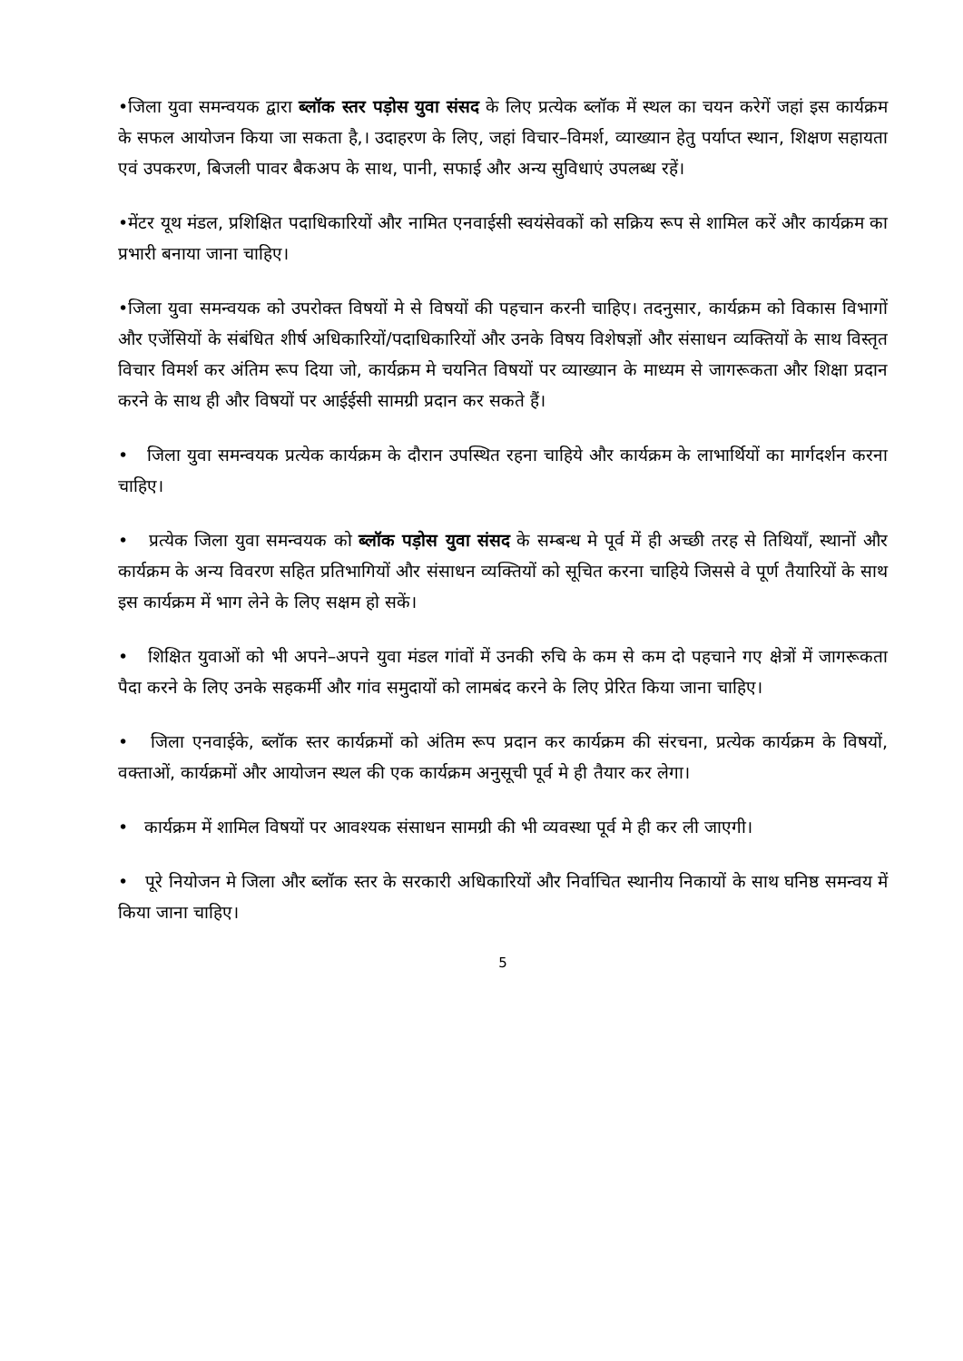•जिला युवा समन्वयक द्वारा ब्लॉक स्तर पड़ोस युवा संसद के लिए प्रत्येक ब्लॉक में स्थल का चयन करेगें जहां इस कार्यक्रम के सफल आयोजन किया जा सकता है,। उदाहरण के लिए, जहां विचार–विमर्श, व्याख्यान हेतु पर्याप्त स्थान, शिक्षण सहायता एवं उपकरण, बिजली पावर बैकअप के साथ, पानी, सफाई और अन्य सुविधाएं उपलब्ध रहें।
•मेंटर यूथ मंडल, प्रशिक्षित पदाधिकारियों और नामित एनवाईसी स्वयंसेवकों को सक्रिय रूप से शामिल करें और कार्यक्रम का प्रभारी बनाया जाना चाहिए।
•जिला युवा समन्वयक को उपरोक्त विषयों मे से विषयों की पहचान करनी चाहिए। तदनुसार, कार्यक्रम को विकास विभागों और एजेंसियों के संबंधित शीर्ष अधिकारियों/पदाधिकारियों और उनके विषय विशेषज्ञों और संसाधन व्यक्तियों के साथ विस्तृत विचार विमर्श कर अंतिम रूप दिया जो, कार्यक्रम मे चयनित विषयों पर व्याख्यान के माध्यम से जागरूकता और शिक्षा प्रदान करने के साथ ही और विषयों पर आईईसी सामग्री प्रदान कर सकते हैं।
• जिला युवा समन्वयक प्रत्येक कार्यक्रम के दौरान उपस्थित रहना चाहिये और कार्यक्रम के लाभार्थियों का मार्गदर्शन करना चाहिए।
• प्रत्येक जिला युवा समन्वयक को ब्लॉक पड़ोस युवा संसद के सम्बन्ध मे पूर्व में ही अच्छी तरह से तिथियाँ, स्थानों और कार्यक्रम के अन्य विवरण सहित प्रतिभागियों और संसाधन व्यक्तियों को सूचित करना चाहिये जिससे वे पूर्ण तैयारियों के साथ इस कार्यक्रम में भाग लेने के लिए सक्षम हो सकें।
• शिक्षित युवाओं को भी अपने–अपने युवा मंडल गांवों में उनकी रुचि के कम से कम दो पहचाने गए क्षेत्रों में जागरूकता पैदा करने के लिए उनके सहकर्मी और गांव समुदायों को लामबंद करने के लिए प्रेरित किया जाना चाहिए।
• जिला एनवाईके, ब्लॉक स्तर कार्यक्रमों को अंतिम रूप प्रदान कर कार्यक्रम की संरचना, प्रत्येक कार्यक्रम के विषयों, वक्ताओं, कार्यक्रमों और आयोजन स्थल की एक कार्यक्रम अनुसूची पूर्व मे ही तैयार कर लेगा।
• कार्यक्रम में शामिल विषयों पर आवश्यक संसाधन सामग्री की भी व्यवस्था पूर्व मे ही कर ली जाएगी।
• पूरे नियोजन मे जिला और ब्लॉक स्तर के सरकारी अधिकारियों और निर्वाचित स्थानीय निकायों के साथ घनिष्ठ समन्वय में किया जाना चाहिए।
5